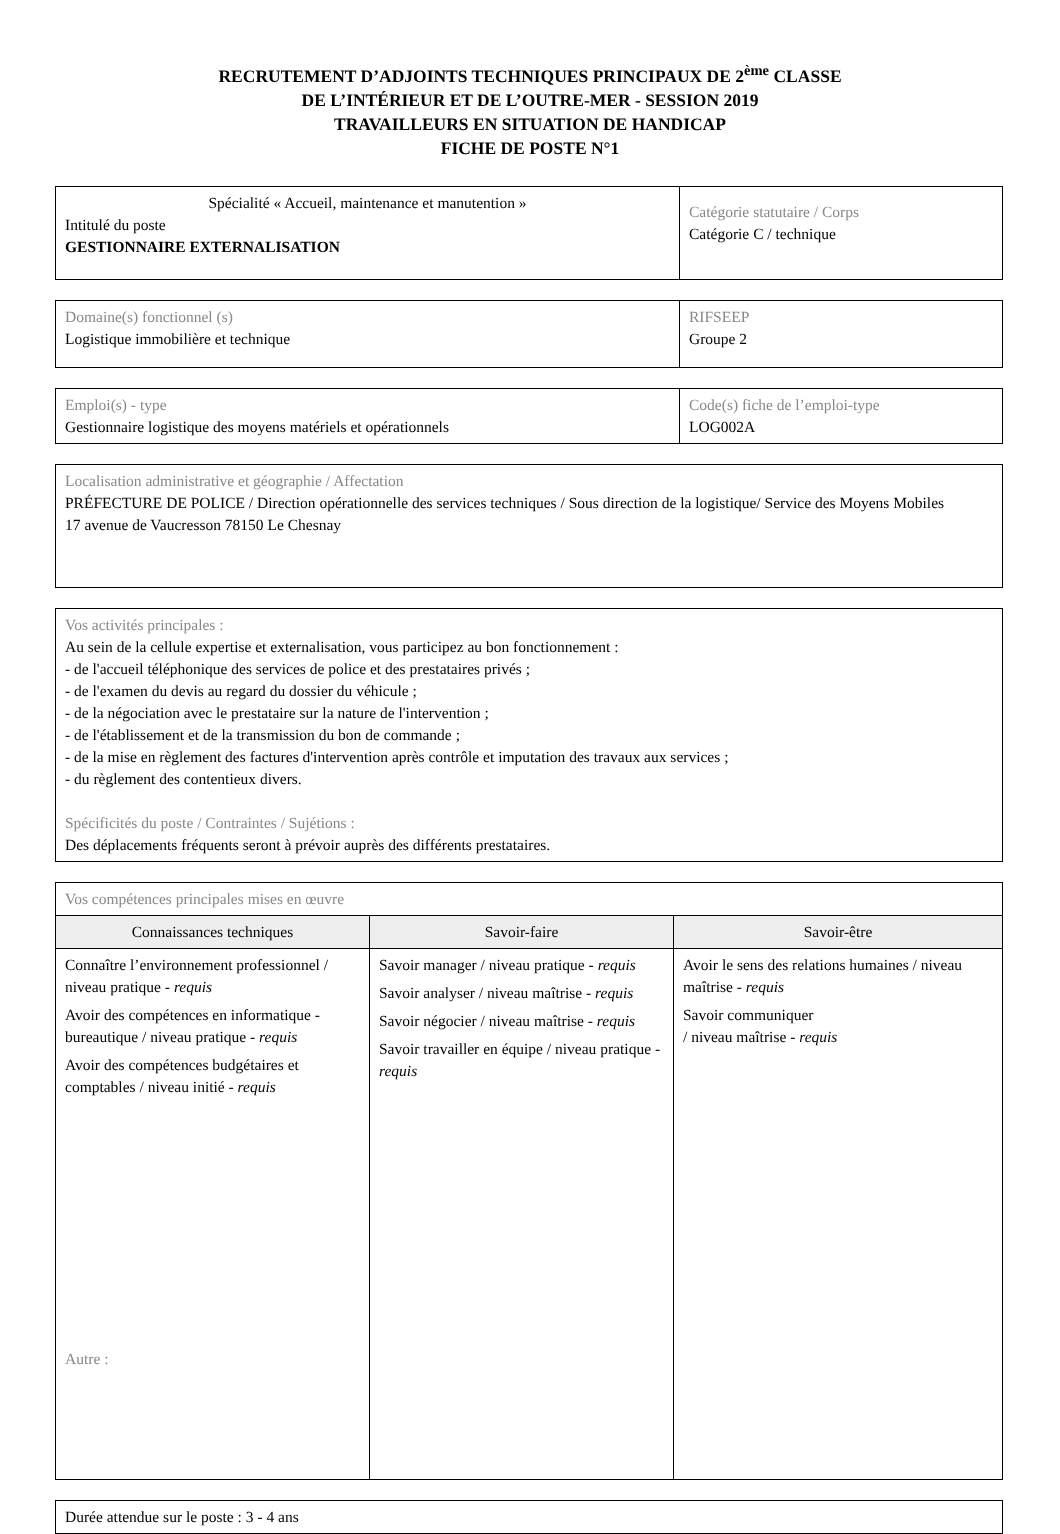RECRUTEMENT D’ADJOINTS TECHNIQUES PRINCIPAUX DE 2<sup>ème</sup> CLASSE
DE L’INTÉRIEUR ET DE L’OUTRE-MER - SESSION 2019
TRAVAILLEURS EN SITUATION DE HANDICAP
FICHE DE POSTE N°1
| Spécialité « Accueil, maintenance et manutention » Intitulé du poste GESTIONNAIRE EXTERNALISATION | Catégorie statutaire / Corps Catégorie C / technique |
| Domaine(s) fonctionnel (s) Logistique immobilière et technique | RIFSEEP Groupe 2 |
| Emploi(s) - type Gestionnaire logistique des moyens matériels et opérationnels | Code(s) fiche de l’emploi-type LOG002A |
| Localisation administrative et géographie / Affectation PRÉFECTURE DE POLICE / Direction opérationnelle des services techniques / Sous direction de la logistique/ Service des Moyens Mobiles 17 avenue de Vaucresson 78150 Le Chesnay |
| Vos activités principales : Au sein de la cellule expertise et externalisation, vous participez au bon fonctionnement : - de l'accueil téléphonique des services de police et des prestataires privés ; - de l'examen du devis au regard du dossier du véhicule ; - de la négociation avec le prestataire sur la nature de l'intervention ; - de l'établissement et de la transmission du bon de commande ; - de la mise en règlement des factures d'intervention après contrôle et imputation des travaux aux services ; - du règlement des contentieux divers. Spécificités du poste / Contraintes / Sujétions : Des déplacements fréquents seront à prévoir auprès des différents prestataires. |
| Vos compétences principales mises en œuvre | | |
| Connaissances techniques | Savoir-faire | Savoir-être |
| Connaître l’environnement professionnel / niveau pratique - requis Avoir des compétences en informatique - bureautique / niveau pratique - requis Avoir des compétences budgétaires et comptables / niveau initié - requis Autre : | Savoir manager / niveau pratique - requis Savoir analyser / niveau maîtrise - requis Savoir négocier / niveau maîtrise - requis Savoir travailler en équipe / niveau pratique - requis | Avoir le sens des relations humaines / niveau maîtrise - requis Savoir communiquer / niveau maîtrise - requis |
| Durée attendue sur le poste : 3 - 4 ans |